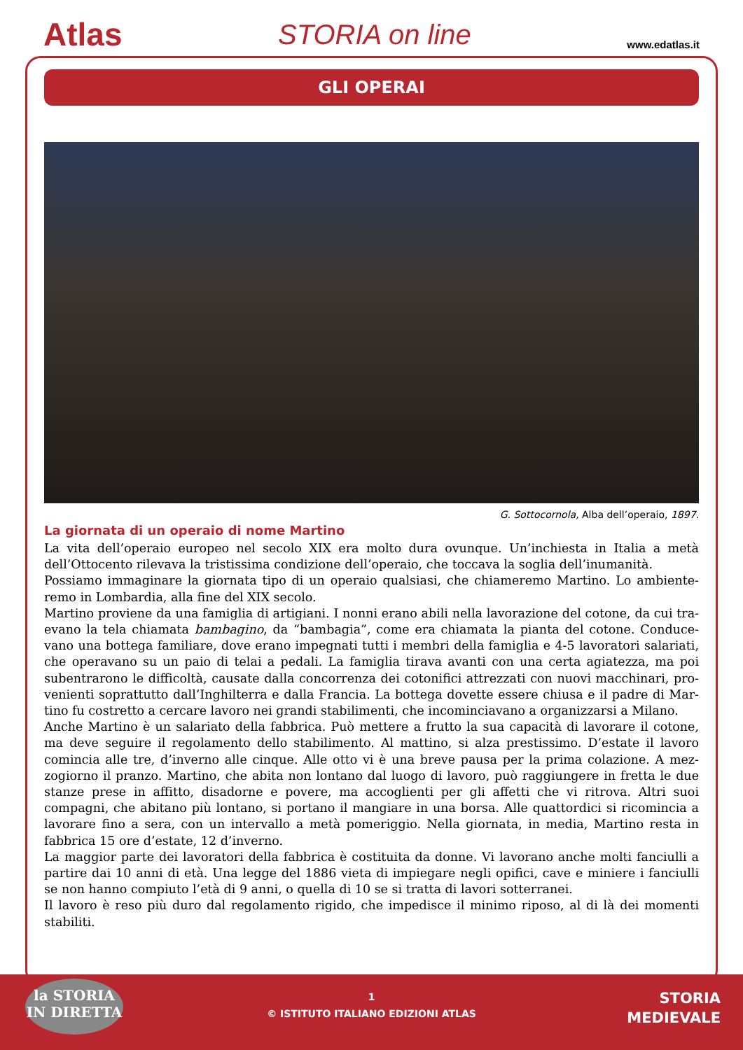Atlas
STORIA on line
www.edatlas.it
GLI OPERAI
G. Sottocornola, Alba dell’operaio, 1897.
La giornata di un operaio di nome Martino
La vita dell’operaio europeo nel secolo XIX era molto dura ovunque. Un’inchiesta in Italia a metà dell’Ottocento rilevava la tristissima condizione dell’operaio, che toccava la soglia dell’inumanità.
Possiamo immaginare la giornata tipo di un operaio qualsiasi, che chiameremo Martino. Lo ambiente­remo in Lombardia, alla fine del XIX secolo.
Martino proviene da una famiglia di artigiani. I nonni erano abili nella lavorazione del cotone, da cui tra­evano la tela chiamata bambagino, da “bambagia”, come era chiamata la pianta del cotone. Conduce­vano una bottega familiare, dove erano impegnati tutti i membri della famiglia e 4-5 lavoratori salariati, che operavano su un paio di telai a pedali. La famiglia tirava avanti con una certa agiatezza, ma poi subentrarono le difficoltà, causate dalla concorrenza dei cotonifici attrezzati con nuovi macchinari, pro­venienti soprattutto dall’Inghilterra e dalla Francia. La bottega dovette essere chiusa e il padre di Mar­tino fu costretto a cercare lavoro nei grandi stabilimenti, che incominciavano a organizzarsi a Milano.
Anche Martino è un salariato della fabbrica. Può mettere a frutto la sua capacità di lavorare il cotone, ma deve seguire il regolamento dello stabilimento. Al mattino, si alza prestissimo. D’estate il lavoro comincia alle tre, d’inverno alle cinque. Alle otto vi è una breve pausa per la prima colazione. A mez­zogiorno il pranzo. Martino, che abita non lontano dal luogo di lavoro, può raggiungere in fretta le due stanze prese in affitto, disadorne e povere, ma accoglienti per gli affetti che vi ritrova. Altri suoi compagni, che abitano più lontano, si portano il mangiare in una borsa. Alle quattordici si ricomincia a lavorare fino a sera, con un intervallo a metà pomeriggio. Nella giornata, in media, Martino resta in fabbrica 15 ore d’estate, 12 d’inverno.
La maggior parte dei lavoratori della fabbrica è costituita da donne. Vi lavorano anche molti fanciulli a partire dai 10 anni di età. Una legge del 1886 vieta di impiegare negli opifici, cave e miniere i fanciulli se non hanno compiuto l’età di 9 anni, o quella di 10 se si tratta di lavori sotterranei.
Il lavoro è reso più duro dal regolamento rigido, che impedisce il minimo riposo, al di là dei momenti stabiliti.
la STORIA
IN DIRETTA
1
© ISTITUTO ITALIANO EDIZIONI ATLAS
STORIA
MEDIEVALE